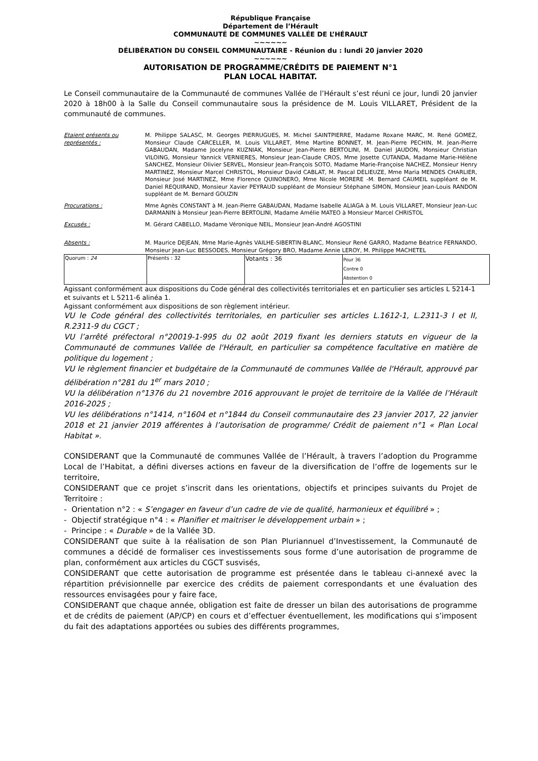République Française
Département de l’Hérault
COMMUNAUTÉ DE COMMUNES VALLÉE DE L’HÉRAULT
~~~~~~
DÉLIBÉRATION DU CONSEIL COMMUNAUTAIRE - Réunion du : lundi 20 janvier 2020
~~~~~~
AUTORISATION DE PROGRAMME/CRÉDITS DE PAIEMENT N°1
PLAN LOCAL HABITAT.
Le Conseil communautaire de la Communauté de communes Vallée de l’Hérault s’est réuni ce jour, lundi 20 janvier 2020 à 18h00 à la Salle du Conseil communautaire sous la présidence de M. Louis VILLARET, Président de la communauté de communes.
Etaient présents ou représentés :
M. Philippe SALASC, M. Georges PIERRUGUES, M. Michel SAINTPIERRE, Madame Roxane MARC, M. René GOMEZ, Monsieur Claude CARCELLER, M. Louis VILLARET, Mme Martine BONNET, M. Jean-Pierre PECHIN, M. Jean-Pierre GABAUDAN, Madame Jocelyne KUZNIAK, Monsieur Jean-Pierre BERTOLINI, M. Daniel JAUDON, Monsieur Christian VILOING, Monsieur Yannick VERNIERES, Monsieur Jean-Claude CROS, Mme Josette CUTANDA, Madame Marie-Hélène SANCHEZ, Monsieur Olivier SERVEL, Monsieur Jean-François SOTO, Madame Marie-Françoise NACHEZ, Monsieur Henry MARTINEZ, Monsieur Marcel CHRISTOL, Monsieur David CABLAT, M. Pascal DELIEUZE, Mme Maria MENDES CHARLIER, Monsieur José MARTINEZ, Mme Florence QUINONERO, Mme Nicole MORERE -M. Bernard CAUMEIL suppléant de M. Daniel REQUIRAND, Monsieur Xavier PEYRAUD suppléant de Monsieur Stéphane SIMON, Monsieur Jean-Louis RANDON suppléant de M. Bernard GOUZIN
Procurations : Mme Agnès CONSTANT à M. Jean-Pierre GABAUDAN, Madame Isabelle ALIAGA à M. Louis VILLARET, Monsieur Jean-Luc DARMANIN à Monsieur Jean-Pierre BERTOLINI, Madame Amélie MATEO à Monsieur Marcel CHRISTOL
Excusés : M. Gérard CABELLO, Madame Véronique NEIL, Monsieur Jean-André AGOSTINI
Absents : M. Maurice DEJEAN, Mme Marie-Agnès VAILHE-SIBERTIN-BLANC, Monsieur René GARRO, Madame Béatrice FERNANDO, Monsieur Jean-Luc BESSODES, Monsieur Grégory BRO, Madame Annie LEROY, M. Philippe MACHETEL
| Quorum : 24 | Présents : 32 | Votants : 36 | Pour 36 Contre 0 Abstention 0 |
Agissant conformément aux dispositions du Code général des collectivités territoriales et en particulier ses articles L 5214-1 et suivants et L 5211-6 alinéa 1.
Agissant conformément aux dispositions de son règlement intérieur.
VU le Code général des collectivités territoriales, en particulier ses articles L.1612-1, L.2311-3 I et II, R.2311-9 du CGCT ;
VU l’arrêté préfectoral n°20019-1-995 du 02 août 2019 fixant les derniers statuts en vigueur de la Communauté de communes Vallée de l'Hérault, en particulier sa compétence facultative en matière de politique du logement ;
VU le règlement financier et budgétaire de la Communauté de communes Vallée de l'Hérault, approuvé par délibération n°281 du 1<sup>er</sup> mars 2010 ;
VU la délibération n°1376 du 21 novembre 2016 approuvant le projet de territoire de la Vallée de l’Hérault 2016-2025 ;
VU les délibérations n°1414, n°1604 et n°1844 du Conseil communautaire des 23 janvier 2017, 22 janvier 2018 et 21 janvier 2019 afférentes à l’autorisation de programme/ Crédit de paiement n°1 « Plan Local Habitat ».
CONSIDERANT que la Communauté de communes Vallée de l’Hérault, à travers l’adoption du Programme Local de l’Habitat, a défini diverses actions en faveur de la diversification de l’offre de logements sur le territoire,
CONSIDERANT que ce projet s’inscrit dans les orientations, objectifs et principes suivants du Projet de Territoire :
- Orientation n°2 : « S’engager en faveur d’un cadre de vie de qualité, harmonieux et équilibré » ;
- Objectif stratégique n°4 : « Planifier et maitriser le développement urbain » ;
- Principe : « Durable » de la Vallée 3D.
CONSIDERANT que suite à la réalisation de son Plan Pluriannuel d’Investissement, la Communauté de communes a décidé de formaliser ces investissements sous forme d’une autorisation de programme de plan, conformément aux articles du CGCT susvisés,
CONSIDERANT que cette autorisation de programme est présentée dans le tableau ci-annexé avec la répartition prévisionnelle par exercice des crédits de paiement correspondants et une évaluation des ressources envisagées pour y faire face,
CONSIDERANT que chaque année, obligation est faite de dresser un bilan des autorisations de programme et de crédits de paiement (AP/CP) en cours et d’effectuer éventuellement, les modifications qui s’imposent du fait des adaptations apportées ou subies des différents programmes,